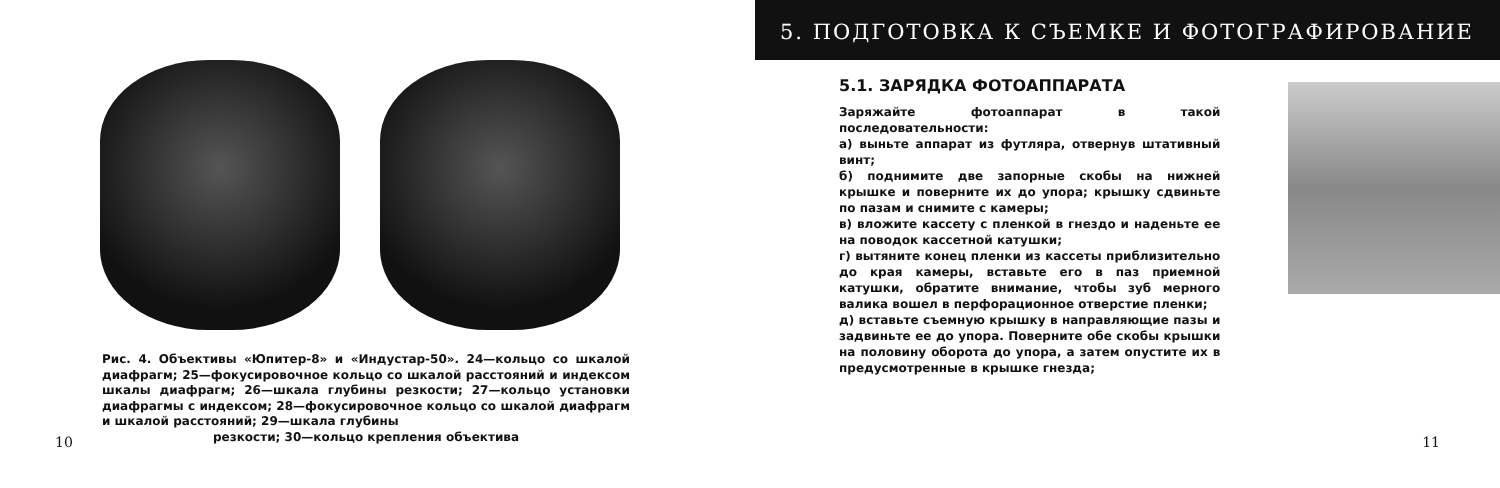Рис. 4. Объективы «Юпитер-8» и «Индустар-50». 24—кольцо со шкалой диафрагм; 25—фокусировочное кольцо со шкалой расстояний и индексом шкалы диафрагм; 26—шкала глубины резкости; 27—кольцо установки диафрагмы с индексом; 28—фокусировочное кольцо со шкалой диафрагм и шкалой расстояний; 29—шкала глубины
резкости; 30—кольцо крепления объектива
10
5. ПОДГОТОВКА К СЪЕМКЕ И ФОТОГРАФИРОВАНИЕ
5.1. ЗАРЯДКА ФОТОАППАРАТА
Заряжайте фотоаппарат в такой последовательности:
а) выньте аппарат из футляра, отвернув штативный винт;
б) поднимите две запорные скобы на нижней крышке и поверните их до упора; крышку сдвиньте по пазам и снимите с камеры;
в) вложите кассету с пленкой в гнездо и наденьте ее на поводок кассетной катушки;
г) вытяните конец пленки из кассеты приблизительно до края камеры, вставьте его в паз приемной катушки, обратите внимание, чтобы зуб мерного валика вошел в перфорационное отверстие пленки;
д) вставьте съемную крышку в направляющие пазы и задвиньте ее до упора. Поверните обе скобы крышки на половину оборота до упора, а затем опустите их в предусмотренные в крышке гнезда;
11